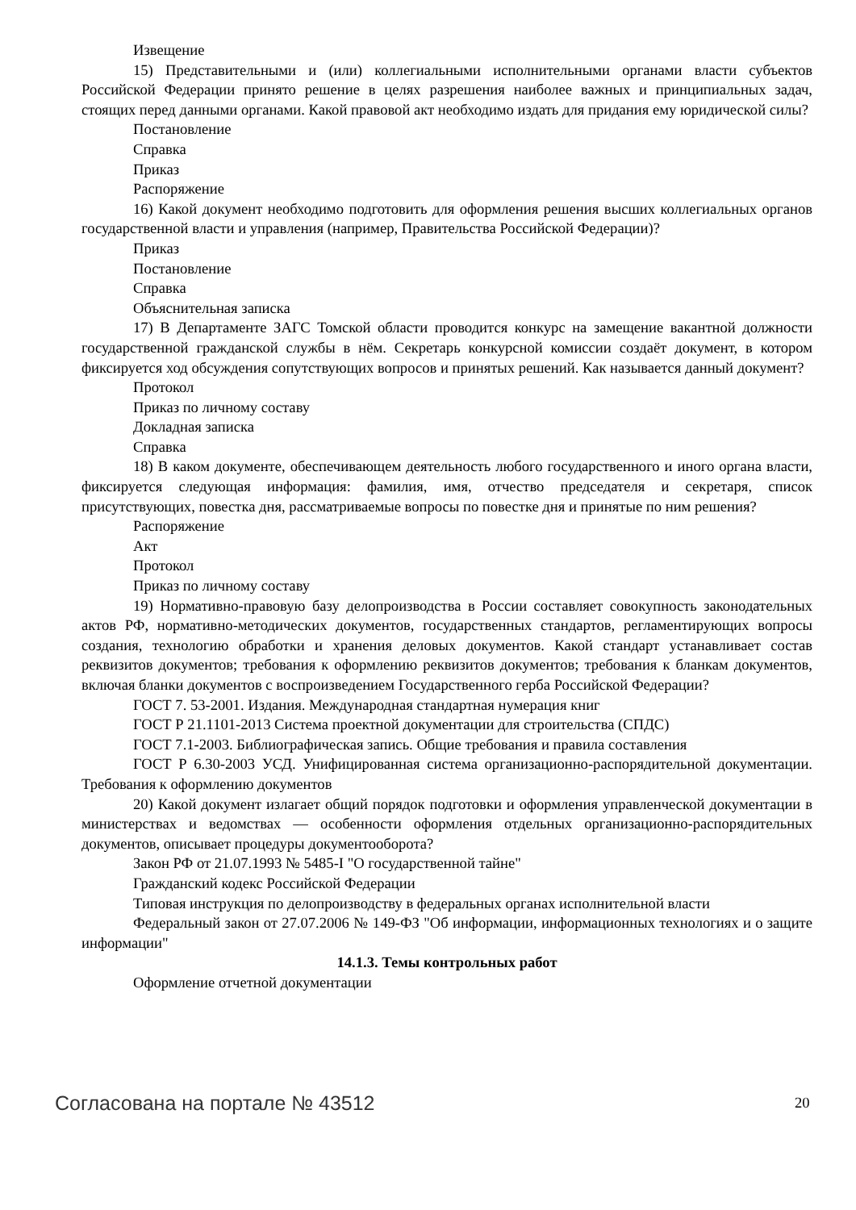Извещение
15) Представительными и (или) коллегиальными исполнительными органами власти субъектов Российской Федерации принято решение в целях разрешения наиболее важных и принципиальных задач, стоящих перед данными органами. Какой правовой акт необходимо издать для придания ему юридической силы?
Постановление
Справка
Приказ
Распоряжение
16) Какой документ необходимо подготовить для оформления решения высших коллегиальных органов государственной власти и управления (например, Правительства Российской Федерации)?
Приказ
Постановление
Справка
Объяснительная записка
17) В Департаменте ЗАГС Томской области проводится конкурс на замещение вакантной должности государственной гражданской службы в нём. Секретарь конкурсной комиссии создаёт документ, в котором фиксируется ход обсуждения сопутствующих вопросов и принятых решений. Как называется данный документ?
Протокол
Приказ по личному составу
Докладная записка
Справка
18) В каком документе, обеспечивающем деятельность любого государственного и иного органа власти, фиксируется следующая информация: фамилия, имя, отчество председателя и секретаря, список присутствующих, повестка дня, рассматриваемые вопросы по повестке дня и принятые по ним решения?
Распоряжение
Акт
Протокол
Приказ по личному составу
19) Нормативно-правовую базу делопроизводства в России составляет совокупность законодательных актов РФ, нормативно-методических документов, государственных стандартов, регламентирующих вопросы создания, технологию обработки и хранения деловых документов. Какой стандарт устанавливает состав реквизитов документов; требования к оформлению реквизитов документов; требования к бланкам документов, включая бланки документов с воспроизведением Государственного герба Российской Федерации?
ГОСТ 7. 53-2001. Издания. Международная стандартная нумерация книг
ГОСТ Р 21.1101-2013 Система проектной документации для строительства (СПДС)
ГОСТ 7.1-2003. Библиографическая запись. Общие требования и правила составления
ГОСТ Р 6.30-2003 УСД. Унифицированная система организационно-распорядительной документации. Требования к оформлению документов
20) Какой документ излагает общий порядок подготовки и оформления управленческой документации в министерствах и ведомствах — особенности оформления отдельных организационно-распорядительных документов, описывает процедуры документооборота?
Закон РФ от 21.07.1993 № 5485-I "О государственной тайне"
Гражданский кодекс Российской Федерации
Типовая инструкция по делопроизводству в федеральных органах исполнительной власти
Федеральный закон от 27.07.2006 № 149-ФЗ "Об информации, информационных технологиях и о защите информации"
14.1.3. Темы контрольных работ
Оформление отчетной документации
Согласована на портале № 43512 20